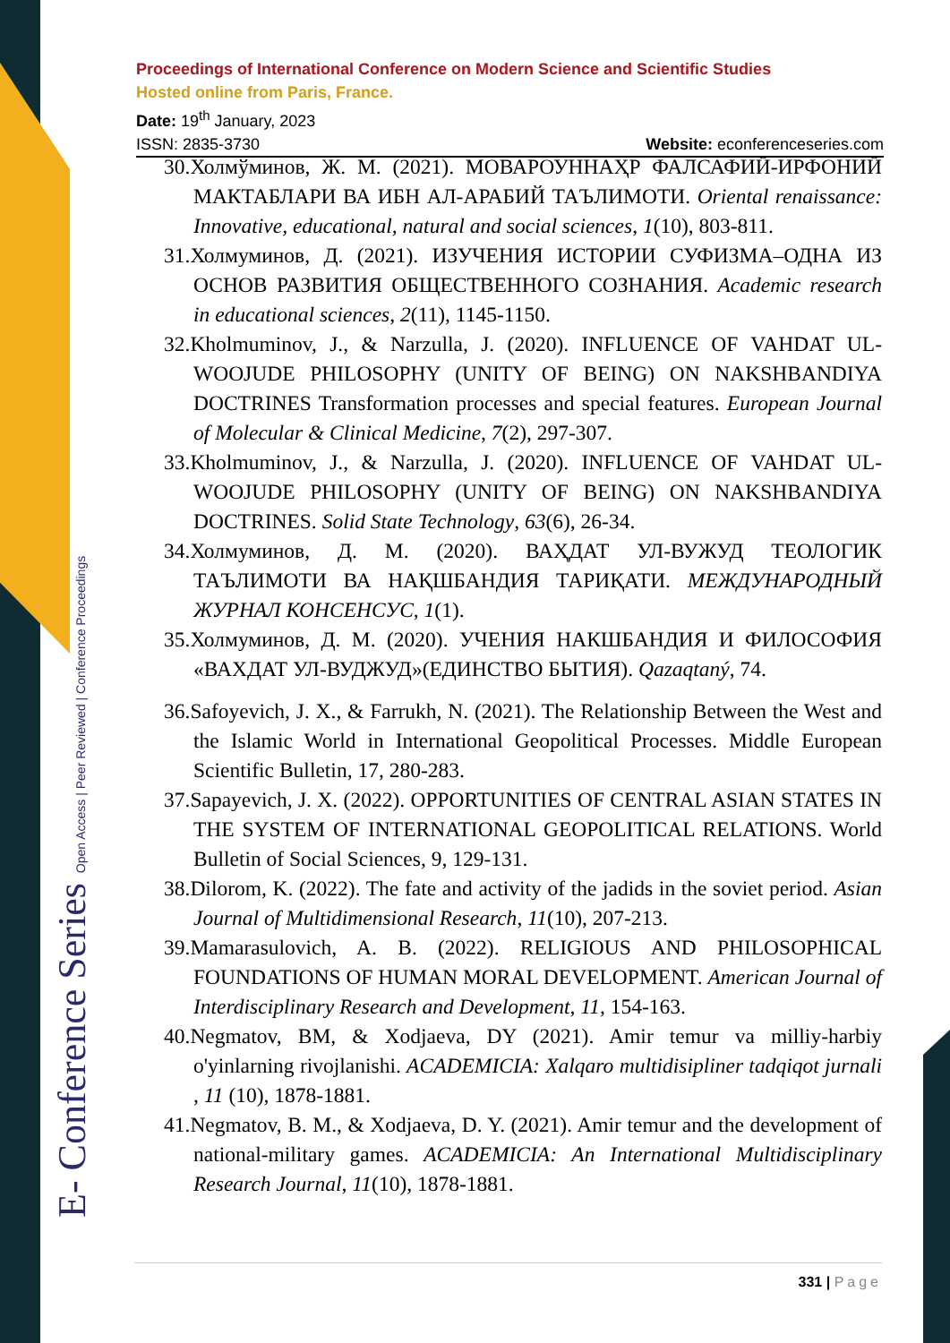E- Conference Series Open Access | Peer Reviewed | Conference Proceedings
Proceedings of International Conference on Modern Science and Scientific Studies
Hosted online from Paris, France.
Date: 19<sup>th</sup> January, 2023
ISSN: 2835-3730 Website: econferenceseries.com
30.Холмўминов, Ж. М. (2021). МОВАРОУННАҲР ФАЛСАФИЙ-ИРФОНИЙ МАКТАБЛАРИ ВА ИБН АЛ-АРАБИЙ ТАЪЛИМОТИ. Oriental renaissance: Innovative, educational, natural and social sciences, 1(10), 803-811.
31.Холмуминов, Д. (2021). ИЗУЧЕНИЯ ИСТОРИИ СУФИЗМА–ОДНА ИЗ ОСНОВ РАЗВИТИЯ ОБЩЕСТВЕННОГО СОЗНАНИЯ. Academic research in educational sciences, 2(11), 1145-1150.
32.Kholmuminov, J., & Narzulla, J. (2020). INFLUENCE OF VAHDAT UL-WOOJUDE PHILOSOPHY (UNITY OF BEING) ON NAKSHBANDIYA DOCTRINES Transformation processes and special features. European Journal of Molecular & Clinical Medicine, 7(2), 297-307.
33.Kholmuminov, J., & Narzulla, J. (2020). INFLUENCE OF VAHDAT UL-WOOJUDE PHILOSOPHY (UNITY OF BEING) ON NAKSHBANDIYA DOCTRINES. Solid State Technology, 63(6), 26-34.
34.Холмуминов, Д. М. (2020). ВАҲДАТ УЛ-ВУЖУД ТЕОЛОГИК ТАЪЛИМОТИ ВА НАҚШБАНДИЯ ТАРИҚАТИ. МЕЖДУНАРОДНЫЙ ЖУРНАЛ КОНСЕНСУС, 1(1).
35.Холмуминов, Д. М. (2020). УЧЕНИЯ НАКШБАНДИЯ И ФИЛОСОФИЯ «ВАХДАТ УЛ-ВУДЖУД»(ЕДИНСТВО БЫТИЯ). Qazaqtaný, 74.
36.Safoyevich, J. X., & Farrukh, N. (2021). The Relationship Between the West and the Islamic World in International Geopolitical Processes. Middle European Scientific Bulletin, 17, 280-283.
37.Sapayevich, J. X. (2022). OPPORTUNITIES OF CENTRAL ASIAN STATES IN THE SYSTEM OF INTERNATIONAL GEOPOLITICAL RELATIONS. World Bulletin of Social Sciences, 9, 129-131.
38.Dilorom, K. (2022). The fate and activity of the jadids in the soviet period. Asian Journal of Multidimensional Research, 11(10), 207-213.
39.Mamarasulovich, A. B. (2022). RELIGIOUS AND PHILOSOPHICAL FOUNDATIONS OF HUMAN MORAL DEVELOPMENT. American Journal of Interdisciplinary Research and Development, 11, 154-163.
40.Negmatov, BM, & Xodjaeva, DY (2021). Amir temur va milliy-harbiy o'yinlarning rivojlanishi. ACADEMICIA: Xalqaro multidisipliner tadqiqot jurnali , 11 (10), 1878-1881.
41.Negmatov, B. M., & Xodjaeva, D. Y. (2021). Amir temur and the development of national-military games. ACADEMICIA: An International Multidisciplinary Research Journal, 11(10), 1878-1881.
331 | Page